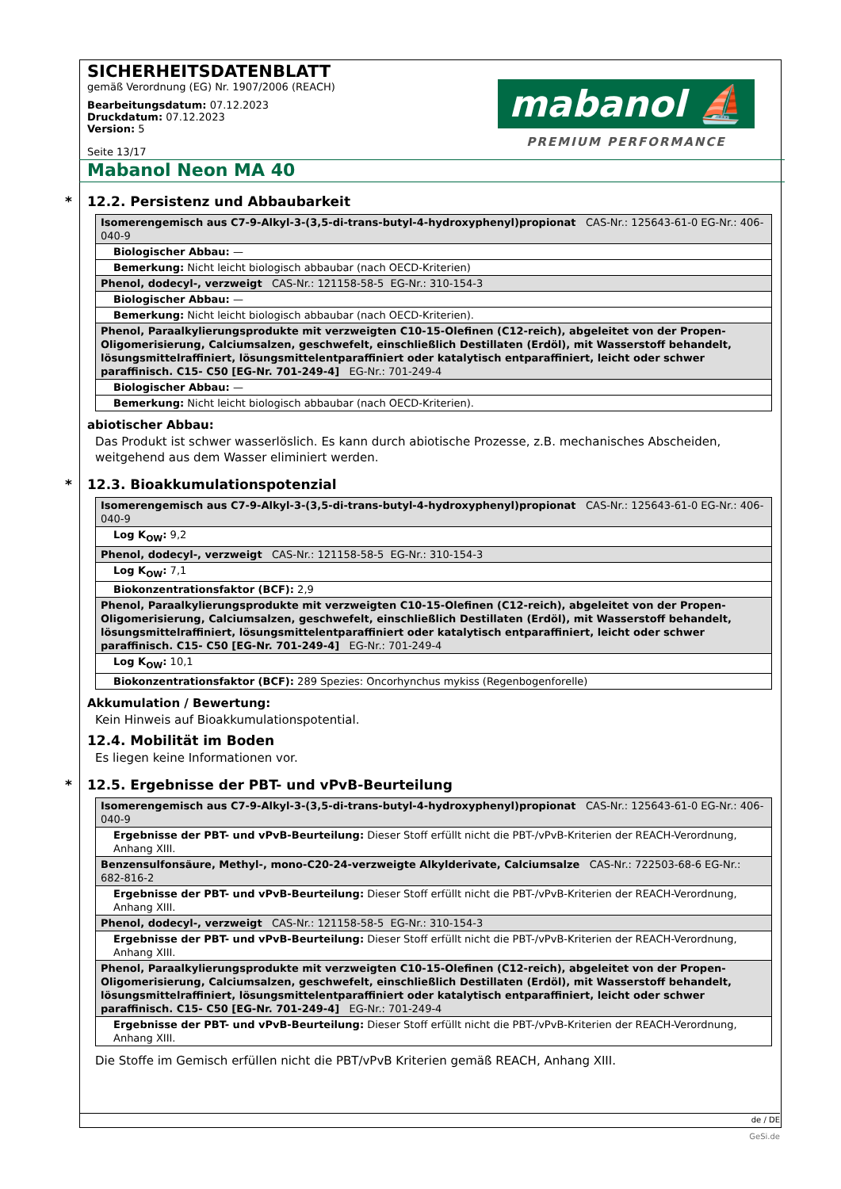SICHERHEITSDATENBLATT
gemäß Verordnung (EG) Nr. 1907/2006 (REACH)
Bearbeitungsdatum: 07.12.2023
Druckdatum: 07.12.2023
Version: 5
Seite 13/17
mabanol ⛵
PREMIUM PERFORMANCE
Mabanol Neon MA 40
* 12.2. Persistenz und Abbaubarkeit
| Isomerengemisch aus C7-9-Alkyl-3-(3,5-di-trans-butyl-4-hydroxyphenyl)propionat CAS-Nr.: 125643-61-0 EG-Nr.: 406-040-9 |
| Biologischer Abbau: — |
| Bemerkung: Nicht leicht biologisch abbaubar (nach OECD-Kriterien) |
| Phenol, dodecyl-, verzweigt CAS-Nr.: 121158-58-5 EG-Nr.: 310-154-3 |
| Biologischer Abbau: — |
| Bemerkung: Nicht leicht biologisch abbaubar (nach OECD-Kriterien). |
| Phenol, Paraalkylierungsprodukte mit verzweigten C10-15-Olefinen (C12-reich), abgeleitet von der Propen-Oligomerisierung, Calciumsalzen, geschwefelt, einschließlich Destillaten (Erdöl), mit Wasserstoff behandelt, lösungsmittelraffiniert, lösungsmittelentparaffiniert oder katalytisch entparaffiniert, leicht oder schwer paraffinisch. C15- C50 [EG-Nr. 701-249-4] EG-Nr.: 701-249-4 |
| Biologischer Abbau: — |
| Bemerkung: Nicht leicht biologisch abbaubar (nach OECD-Kriterien). |
abiotischer Abbau:
Das Produkt ist schwer wasserlöslich. Es kann durch abiotische Prozesse, z.B. mechanisches Abscheiden, weitgehend aus dem Wasser eliminiert werden.
* 12.3. Bioakkumulationspotenzial
| Isomerengemisch aus C7-9-Alkyl-3-(3,5-di-trans-butyl-4-hydroxyphenyl)propionat CAS-Nr.: 125643-61-0 EG-Nr.: 406-040-9 |
| Log K<sub>OW</sub>: 9,2 |
| Phenol, dodecyl-, verzweigt CAS-Nr.: 121158-58-5 EG-Nr.: 310-154-3 |
| Log K<sub>OW</sub>: 7,1 |
| Biokonzentrationsfaktor (BCF): 2,9 |
| Phenol, Paraalkylierungsprodukte mit verzweigten C10-15-Olefinen (C12-reich), abgeleitet von der Propen-Oligomerisierung, Calciumsalzen, geschwefelt, einschließlich Destillaten (Erdöl), mit Wasserstoff behandelt, lösungsmittelraffiniert, lösungsmittelentparaffiniert oder katalytisch entparaffiniert, leicht oder schwer paraffinisch. C15- C50 [EG-Nr. 701-249-4] EG-Nr.: 701-249-4 |
| Log K<sub>OW</sub>: 10,1 |
| Biokonzentrationsfaktor (BCF): 289 Spezies: Oncorhynchus mykiss (Regenbogenforelle) |
Akkumulation / Bewertung:
Kein Hinweis auf Bioakkumulationspotential.
12.4. Mobilität im Boden
Es liegen keine Informationen vor.
* 12.5. Ergebnisse der PBT- und vPvB-Beurteilung
| Isomerengemisch aus C7-9-Alkyl-3-(3,5-di-trans-butyl-4-hydroxyphenyl)propionat CAS-Nr.: 125643-61-0 EG-Nr.: 406-040-9 |
| Ergebnisse der PBT- und vPvB-Beurteilung: Dieser Stoff erfüllt nicht die PBT-/vPvB-Kriterien der REACH-Verordnung, Anhang XIII. |
| Benzensulfonsäure, Methyl-, mono-C20-24-verzweigte Alkylderivate, Calciumsalze CAS-Nr.: 722503-68-6 EG-Nr.: 682-816-2 |
| Ergebnisse der PBT- und vPvB-Beurteilung: Dieser Stoff erfüllt nicht die PBT-/vPvB-Kriterien der REACH-Verordnung, Anhang XIII. |
| Phenol, dodecyl-, verzweigt CAS-Nr.: 121158-58-5 EG-Nr.: 310-154-3 |
| Ergebnisse der PBT- und vPvB-Beurteilung: Dieser Stoff erfüllt nicht die PBT-/vPvB-Kriterien der REACH-Verordnung, Anhang XIII. |
| Phenol, Paraalkylierungsprodukte mit verzweigten C10-15-Olefinen (C12-reich), abgeleitet von der Propen-Oligomerisierung, Calciumsalzen, geschwefelt, einschließlich Destillaten (Erdöl), mit Wasserstoff behandelt, lösungsmittelraffiniert, lösungsmittelentparaffiniert oder katalytisch entparaffiniert, leicht oder schwer paraffinisch. C15- C50 [EG-Nr. 701-249-4] EG-Nr.: 701-249-4 |
| Ergebnisse der PBT- und vPvB-Beurteilung: Dieser Stoff erfüllt nicht die PBT-/vPvB-Kriterien der REACH-Verordnung, Anhang XIII. |
Die Stoffe im Gemisch erfüllen nicht die PBT/vPvB Kriterien gemäß REACH, Anhang XIII.
de / DE
GeSi.de